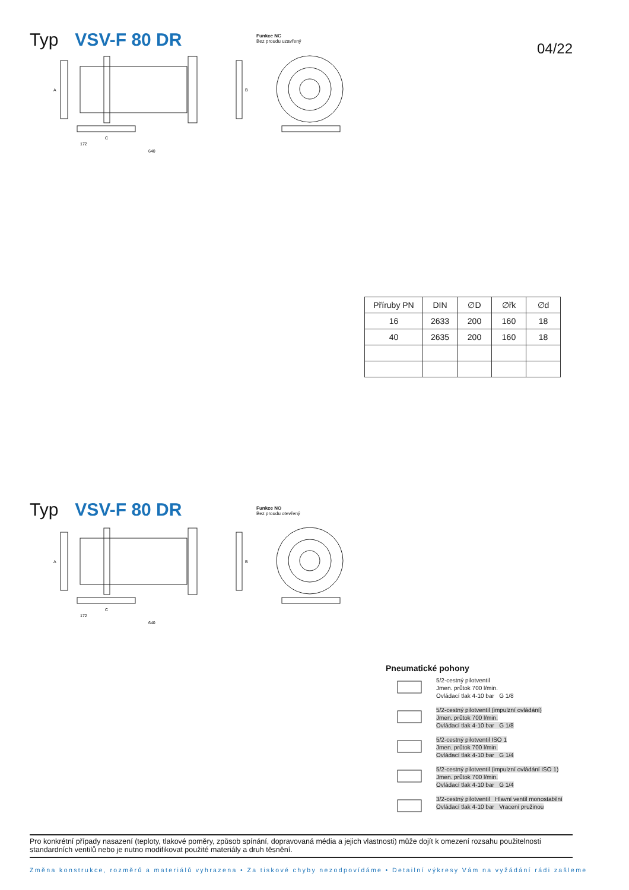Typ VSV-F 80 DR
Funkce NC
Bez proudu uzavřený
04/22
172
640
A
B
C
| Příruby PN | DIN | ∅D | ∅řk | ∅d |
| --- | --- | --- | --- | --- |
| 16 | 2633 | 200 | 160 | 18 |
| 40 | 2635 | 200 | 160 | 18 |
Typ VSV-F 80 DR
Funkce NO
Bez proudu otevřený
172
640
A
B
C
Pneumatické pohony
5/2-cestný pilotventil
Jmen. průtok 700 l/min.
Ovládací tlak 4-10 bar G 1/8
5/2-cestný pilotventil (impulzní ovládání)
Jmen. průtok 700 l/min.
Ovládací tlak 4-10 bar G 1/8
5/2-cestný pilotventil ISO 1
Jmen. průtok 700 l/min.
Ovládací tlak 4-10 bar G 1/4
5/2-cestný pilotventil (impulzní ovládání ISO 1)
Jmen. průtok 700 l/min.
Ovládací tlak 4-10 bar G 1/4
3/2-cestný pilotventil Hlavní ventil monostabilní
Ovládací tlak 4-10 bar Vracení pružinou
Pro konkrétní případy nasazení (teploty, tlakové poměry, způsob spínání, dopravovaná média a jejich vlastnosti) může dojít k omezení rozsahu použitelnosti standardních ventilů nebo je nutno modifikovat použité materiály a druh těsnění.
Změna konstrukce, rozměrů a materiálů vyhrazena • Za tiskové chyby nezodpovídáme • Detailní výkresy Vám na vyžádání rádi zašleme